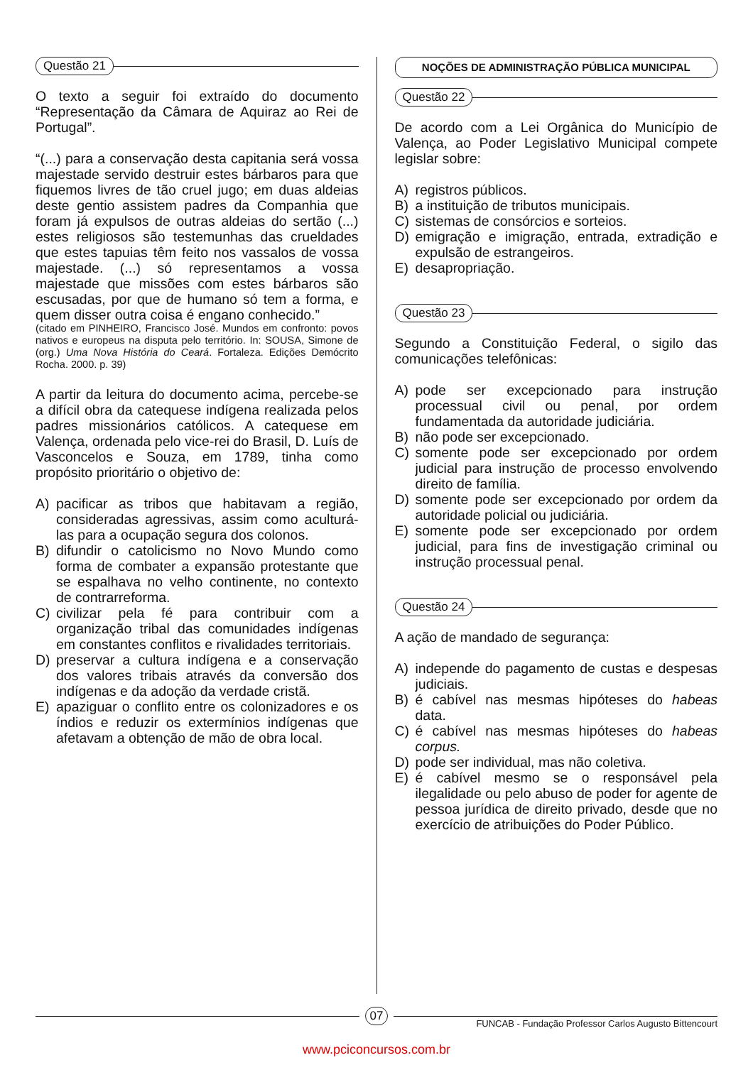Questão 21
O texto a seguir foi extraído do documento “Representação da Câmara de Aquiraz ao Rei de Portugal”.
“(...) para a conservação desta capitania será vossa majestade servido destruir estes bárbaros para que fiquemos livres de tão cruel jugo; em duas aldeias deste gentio assistem padres da Companhia que foram já expulsos de outras aldeias do sertão (...) estes religiosos são testemunhas das crueldades que estes tapuias têm feito nos vassalos de vossa majestade. (...) só representamos a vossa majestade que missões com estes bárbaros são escusadas, por que de humano só tem a forma, e quem disser outra coisa é engano conhecido.”
(citado em PINHEIRO, Francisco José. Mundos em confronto: povos nativos e europeus na disputa pelo território. In: SOUSA, Simone de (org.) Uma Nova História do Ceará. Fortaleza. Edições Demócrito Rocha. 2000. p. 39)
A partir da leitura do documento acima, percebe-se a difícil obra da catequese indígena realizada pelos padres missionários católicos. A catequese em Valença, ordenada pelo vice-rei do Brasil, D. Luís de Vasconcelos e Souza, em 1789, tinha como propósito prioritário o objetivo de:
A) pacificar as tribos que habitavam a região, consideradas agressivas, assim como aculturá-las para a ocupação segura dos colonos.
B) difundir o catolicismo no Novo Mundo como forma de combater a expansão protestante que se espalhava no velho continente, no contexto de contrarreforma.
C) civilizar pela fé para contribuir com a organização tribal das comunidades indígenas em constantes conflitos e rivalidades territoriais.
D) preservar a cultura indígena e a conservação dos valores tribais através da conversão dos indígenas e da adoção da verdade cristã.
E) apaziguar o conflito entre os colonizadores e os índios e reduzir os extermínios indígenas que afetavam a obtenção de mão de obra local.
NOÇÕES DE ADMINISTRAÇÃO PÚBLICA MUNICIPAL
Questão 22
De acordo com a Lei Orgânica do Município de Valença, ao Poder Legislativo Municipal compete legislar sobre:
A) registros públicos.
B) a instituição de tributos municipais.
C) sistemas de consórcios e sorteios.
D) emigração e imigração, entrada, extradição e expulsão de estrangeiros.
E) desapropriação.
Questão 23
Segundo a Constituição Federal, o sigilo das comunicações telefônicas:
A) pode ser excepcionado para instrução processual civil ou penal, por ordem fundamentada da autoridade judiciária.
B) não pode ser excepcionado.
C) somente pode ser excepcionado por ordem judicial para instrução de processo envolvendo direito de família.
D) somente pode ser excepcionado por ordem da autoridade policial ou judiciária.
E) somente pode ser excepcionado por ordem judicial, para fins de investigação criminal ou instrução processual penal.
Questão 24
A ação de mandado de segurança:
A) independe do pagamento de custas e despesas judiciais.
B) é cabível nas mesmas hipóteses do habeas data.
C) é cabível nas mesmas hipóteses do habeas corpus.
D) pode ser individual, mas não coletiva.
E) é cabível mesmo se o responsável pela ilegalidade ou pelo abuso de poder for agente de pessoa jurídica de direito privado, desde que no exercício de atribuições do Poder Público.
07
FUNCAB - Fundação Professor Carlos Augusto Bittencourt
www.pciconcursos.com.br